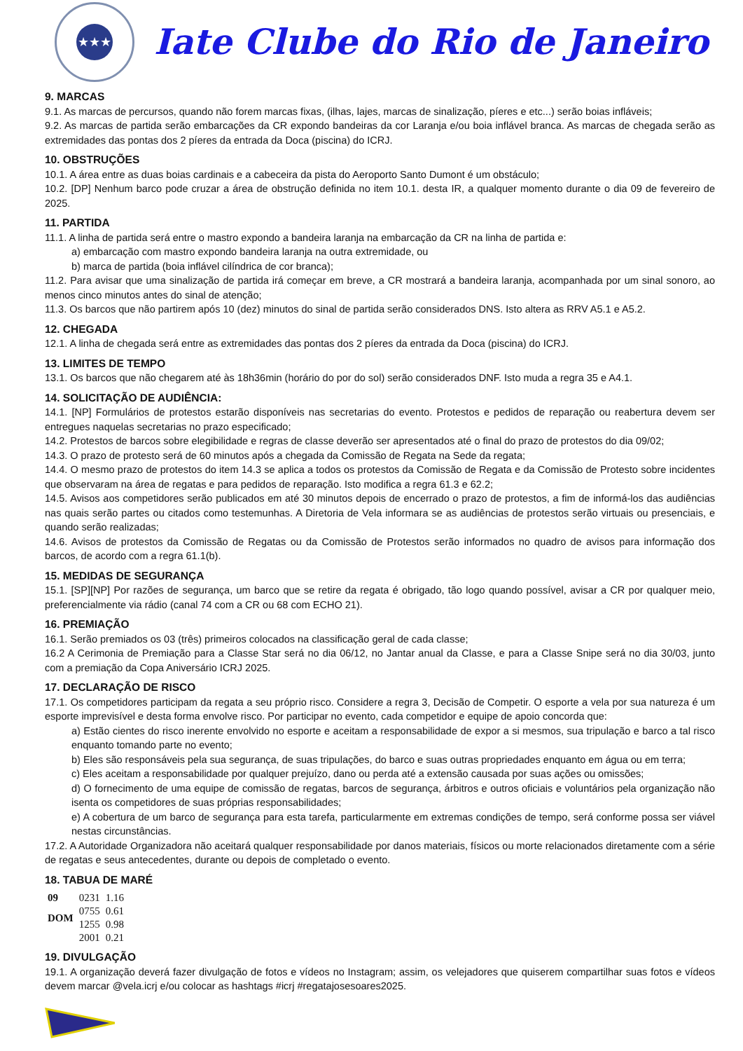★★★
Iate Clube do Rio de Janeiro
9. MARCAS
9.1. As marcas de percursos, quando não forem marcas fixas, (ilhas, lajes, marcas de sinalização, píeres e etc...) serão boias infláveis;
9.2. As marcas de partida serão embarcações da CR expondo bandeiras da cor Laranja e/ou boia inflável branca. As marcas de chegada serão as extremidades das pontas dos 2 píeres da entrada da Doca (piscina) do ICRJ.
10. OBSTRUÇÕES
10.1. A área entre as duas boias cardinais e a cabeceira da pista do Aeroporto Santo Dumont é um obstáculo;
10.2. [DP] Nenhum barco pode cruzar a área de obstrução definida no item 10.1. desta IR, a qualquer momento durante o dia 09 de fevereiro de 2025.
11. PARTIDA
11.1. A linha de partida será entre o mastro expondo a bandeira laranja na embarcação da CR na linha de partida e:
a) embarcação com mastro expondo bandeira laranja na outra extremidade, ou
b) marca de partida (boia inflável cilíndrica de cor branca);
11.2. Para avisar que uma sinalização de partida irá começar em breve, a CR mostrará a bandeira laranja, acompanhada por um sinal sonoro, ao menos cinco minutos antes do sinal de atenção;
11.3. Os barcos que não partirem após 10 (dez) minutos do sinal de partida serão considerados DNS. Isto altera as RRV A5.1 e A5.2.
12. CHEGADA
12.1. A linha de chegada será entre as extremidades das pontas dos 2 píeres da entrada da Doca (piscina) do ICRJ.
13. LIMITES DE TEMPO
13.1. Os barcos que não chegarem até às 18h36min (horário do por do sol) serão considerados DNF. Isto muda a regra 35 e A4.1.
14. SOLICITAÇÃO DE AUDIÊNCIA:
14.1. [NP] Formulários de protestos estarão disponíveis nas secretarias do evento. Protestos e pedidos de reparação ou reabertura devem ser entregues naquelas secretarias no prazo especificado;
14.2. Protestos de barcos sobre elegibilidade e regras de classe deverão ser apresentados até o final do prazo de protestos do dia 09/02;
14.3. O prazo de protesto será de 60 minutos após a chegada da Comissão de Regata na Sede da regata;
14.4. O mesmo prazo de protestos do item 14.3 se aplica a todos os protestos da Comissão de Regata e da Comissão de Protesto sobre incidentes que observaram na área de regatas e para pedidos de reparação. Isto modifica a regra 61.3 e 62.2;
14.5. Avisos aos competidores serão publicados em até 30 minutos depois de encerrado o prazo de protestos, a fim de informá-los das audiências nas quais serão partes ou citados como testemunhas. A Diretoria de Vela informara se as audiências de protestos serão virtuais ou presenciais, e quando serão realizadas;
14.6. Avisos de protestos da Comissão de Regatas ou da Comissão de Protestos serão informados no quadro de avisos para informação dos barcos, de acordo com a regra 61.1(b).
15. MEDIDAS DE SEGURANÇA
15.1. [SP][NP] Por razões de segurança, um barco que se retire da regata é obrigado, tão logo quando possível, avisar a CR por qualquer meio, preferencialmente via rádio (canal 74 com a CR ou 68 com ECHO 21).
16. PREMIAÇÃO
16.1. Serão premiados os 03 (três) primeiros colocados na classificação geral de cada classe;
16.2 A Cerimonia de Premiação para a Classe Star será no dia 06/12, no Jantar anual da Classe, e para a Classe Snipe será no dia 30/03, junto com a premiação da Copa Aniversário ICRJ 2025.
17. DECLARAÇÃO DE RISCO
17.1. Os competidores participam da regata a seu próprio risco. Considere a regra 3, Decisão de Competir. O esporte a vela por sua natureza é um esporte imprevisível e desta forma envolve risco. Por participar no evento, cada competidor e equipe de apoio concorda que:
a) Estão cientes do risco inerente envolvido no esporte e aceitam a responsabilidade de expor a si mesmos, sua tripulação e barco a tal risco enquanto tomando parte no evento;
b) Eles são responsáveis pela sua segurança, de suas tripulações, do barco e suas outras propriedades enquanto em água ou em terra;
c) Eles aceitam a responsabilidade por qualquer prejuízo, dano ou perda até a extensão causada por suas ações ou omissões;
d) O fornecimento de uma equipe de comissão de regatas, barcos de segurança, árbitros e outros oficiais e voluntários pela organização não isenta os competidores de suas próprias responsabilidades;
e) A cobertura de um barco de segurança para esta tarefa, particularmente em extremas condições de tempo, será conforme possa ser viável nestas circunstâncias.
17.2. A Autoridade Organizadora não aceitará qualquer responsabilidade por danos materiais, físicos ou morte relacionados diretamente com a série de regatas e seus antecedentes, durante ou depois de completado o evento.
18. TABUA DE MARÉ
| 09 | 0231 | 1.16 |
| DOM | 0755 | 0.61 |
| | 1255 | 0.98 |
| | 2001 | 0.21 |
19. DIVULGAÇÃO
19.1. A organização deverá fazer divulgação de fotos e vídeos no Instagram; assim, os velejadores que quiserem compartilhar suas fotos e vídeos devem marcar @vela.icrj e/ou colocar as hashtags #icrj #regatajosesoares2025.